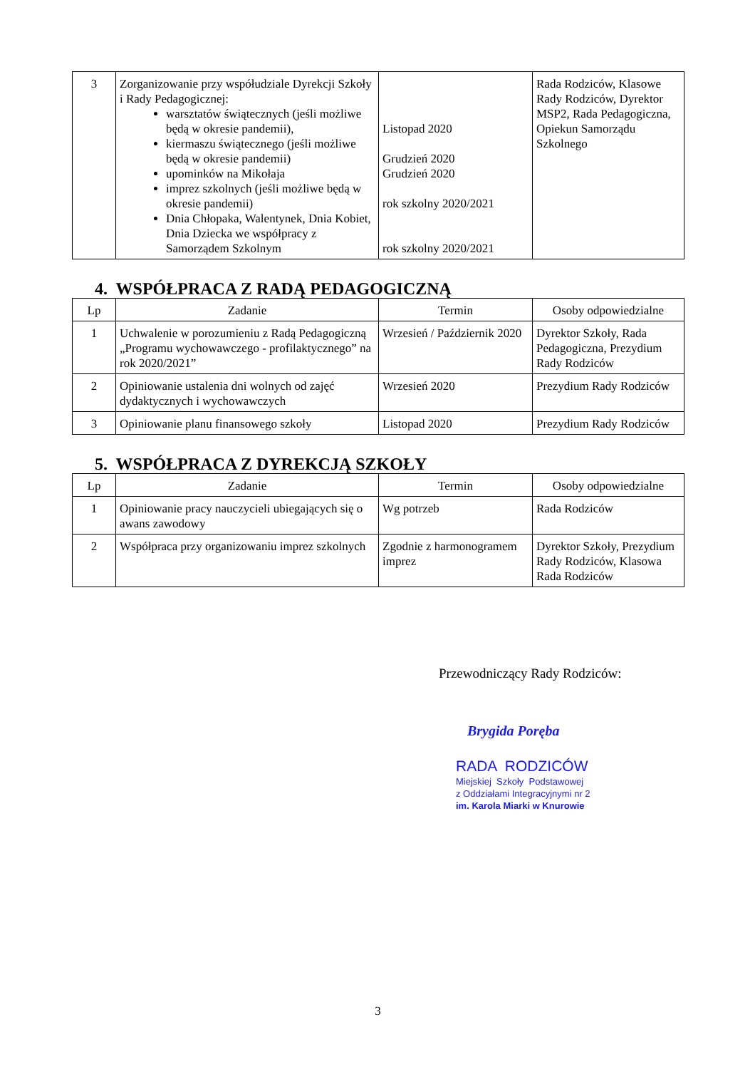| 3 | Zorganizowanie przy współudziale Dyrekcji Szkoły i Rady Pedagogicznej: warsztatów świątecznych (jeśli możliwe będą w okresie pandemii), kiermaszu świątecznego (jeśli możliwe będą w okresie pandemii) upominków na Mikołaja imprez szkolnych (jeśli możliwe będą w okresie pandemii) Dnia Chłopaka, Walentynek, Dnia Kobiet, Dnia Dziecka we współpracy z Samorządem Szkolnym | Listopad 2020 Grudzień 2020 Grudzień 2020 rok szkolny 2020/2021 rok szkolny 2020/2021 | Rada Rodziców, Klasowe Rady Rodziców, Dyrektor MSP2, Rada Pedagogiczna, Opiekun Samorządu Szkolnego |
4. WSPÓŁPRACA Z RADĄ PEDAGOGICZNĄ
| Lp | Zadanie | Termin | Osoby odpowiedzialne |
| --- | --- | --- | --- |
| 1 | Uchwalenie w porozumieniu z Radą Pedagogiczną „Programu wychowawczego - profilaktycznego” na rok 2020/2021” | Wrzesień / Październik 2020 | Dyrektor Szkoły, Rada Pedagogiczna, Prezydium Rady Rodziców |
| 2 | Opiniowanie ustalenia dni wolnych od zajęć dydaktycznych i wychowawczych | Wrzesień 2020 | Prezydium Rady Rodziców |
| 3 | Opiniowanie planu finansowego szkoły | Listopad 2020 | Prezydium Rady Rodziców |
5. WSPÓŁPRACA Z DYREKCJĄ SZKOŁY
| Lp | Zadanie | Termin | Osoby odpowiedzialne |
| --- | --- | --- | --- |
| 1 | Opiniowanie pracy nauczycieli ubiegających się o awans zawodowy | Wg potrzeb | Rada Rodziców |
| 2 | Współpraca przy organizowaniu imprez szkolnych | Zgodnie z harmonogramem imprez | Dyrektor Szkoły, Prezydium Rady Rodziców, Klasowa Rada Rodziców |
Przewodniczący Rady Rodziców:
Brygida Poręba
RADA RODZICÓW
Miejskiej Szkoły Podstawowej
z Oddziałami Integracyjnymi nr 2
im. Karola Miarki w Knurowie
3